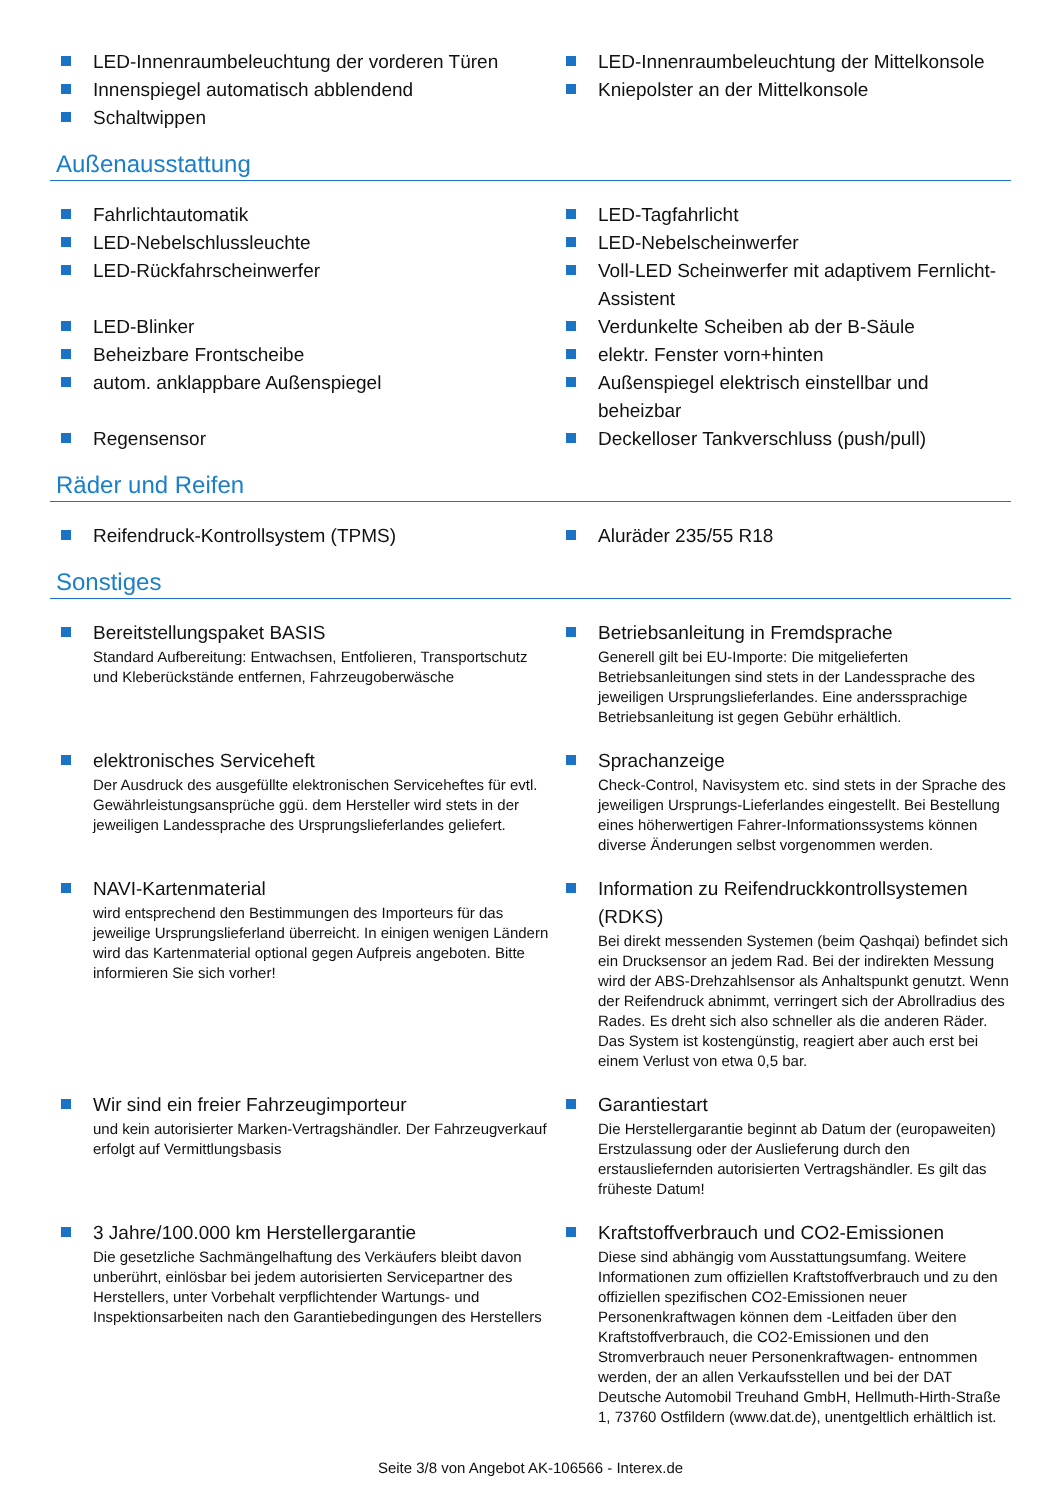LED-Innenraumbeleuchtung der vorderen Türen
Innenspiegel automatisch abblendend
Schaltwippen
LED-Innenraumbeleuchtung der Mittelkonsole
Kniepolster an der Mittelkonsole
Außenausstattung
Fahrlichtautomatik
LED-Tagfahrlicht
LED-Nebelschlussleuchte
LED-Nebelscheinwerfer
LED-Rückfahrscheinwerfer
Voll-LED Scheinwerfer mit adaptivem Fernlicht-Assistent
LED-Blinker
Verdunkelte Scheiben ab der B-Säule
Beheizbare Frontscheibe
elektr. Fenster vorn+hinten
autom. anklappbare Außenspiegel
Außenspiegel elektrisch einstellbar und beheizbar
Regensensor
Deckelloser Tankverschluss (push/pull)
Räder und Reifen
Reifendruck-Kontrollsystem (TPMS)
Aluräder 235/55 R18
Sonstiges
Bereitstellungspaket BASIS
Standard Aufbereitung: Entwachsen, Entfolieren, Transportschutz und Kleberückstände entfernen, Fahrzeugoberwäsche
Betriebsanleitung in Fremdsprache
Generell gilt bei EU-Importe: Die mitgelieferten Betriebsanleitungen sind stets in der Landessprache des jeweiligen Ursprungslieferlandes. Eine anderssprachige Betriebsanleitung ist gegen Gebühr erhältlich.
elektronisches Serviceheft
Der Ausdruck des ausgefüllte elektronischen Serviceheftes für evtl. Gewährleistungsansprüche ggü. dem Hersteller wird stets in der jeweiligen Landessprache des Ursprungslieferlandes geliefert.
Sprachanzeige
Check-Control, Navisystem etc. sind stets in der Sprache des jeweiligen Ursprungs-Lieferlandes eingestellt. Bei Bestellung eines höherwertigen Fahrer-Informationssystems können diverse Änderungen selbst vorgenommen werden.
NAVI-Kartenmaterial
wird entsprechend den Bestimmungen des Importeurs für das jeweilige Ursprungslieferland überreicht. In einigen wenigen Ländern wird das Kartenmaterial optional gegen Aufpreis angeboten. Bitte informieren Sie sich vorher!
Information zu Reifendruckkontrollsystemen (RDKS)
Bei direkt messenden Systemen (beim Qashqai) befindet sich ein Drucksensor an jedem Rad. Bei der indirekten Messung wird der ABS-Drehzahlsensor als Anhaltspunkt genutzt. Wenn der Reifendruck abnimmt, verringert sich der Abrollradius des Rades. Es dreht sich also schneller als die anderen Räder. Das System ist kostengünstig, reagiert aber auch erst bei einem Verlust von etwa 0,5 bar.
Wir sind ein freier Fahrzeugimporteur
und kein autorisierter Marken-Vertragshändler. Der Fahrzeugverkauf erfolgt auf Vermittlungsbasis
Garantiestart
Die Herstellergarantie beginnt ab Datum der (europaweiten) Erstzulassung oder der Auslieferung durch den erstausliefernden autorisierten Vertragshändler. Es gilt das früheste Datum!
3 Jahre/100.000 km Herstellergarantie
Die gesetzliche Sachmängelhaftung des Verkäufers bleibt davon unberührt, einlösbar bei jedem autorisierten Servicepartner des Herstellers, unter Vorbehalt verpflichtender Wartungs- und Inspektionsarbeiten nach den Garantiebedingungen des Herstellers
Kraftstoffverbrauch und CO2-Emissionen
Diese sind abhängig vom Ausstattungsumfang. Weitere Informationen zum offiziellen Kraftstoffverbrauch und zu den offiziellen spezifischen CO2-Emissionen neuer Personenkraftwagen können dem -Leitfaden über den Kraftstoffverbrauch, die CO2-Emissionen und den Stromverbrauch neuer Personenkraftwagen- entnommen werden, der an allen Verkaufsstellen und bei der DAT Deutsche Automobil Treuhand GmbH, Hellmuth-Hirth-Straße 1, 73760 Ostfildern (www.dat.de), unentgeltlich erhältlich ist.
Seite 3/8 von Angebot AK-106566 - Interex.de